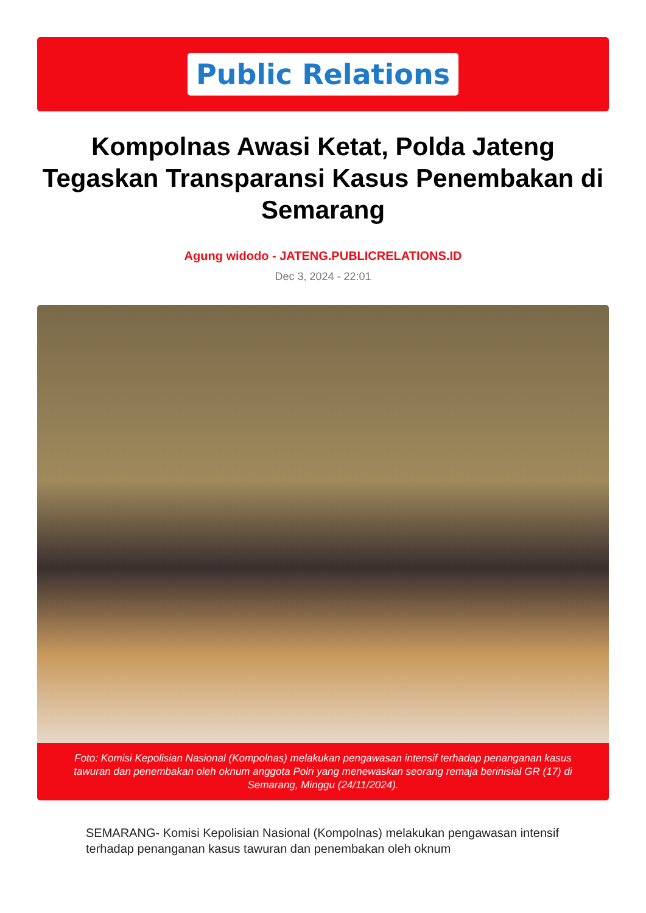Public Relations
Kompolnas Awasi Ketat, Polda Jateng Tegaskan Transparansi Kasus Penembakan di Semarang
Agung widodo - JATENG.PUBLICRELATIONS.ID
Dec 3, 2024 - 22:01
Foto: Komisi Kepolisian Nasional (Kompolnas) melakukan pengawasan intensif terhadap penanganan kasus tawuran dan penembakan oleh oknum anggota Polri yang menewaskan seorang remaja berinisial GR (17) di Semarang, Minggu (24/11/2024).
SEMARANG- Komisi Kepolisian Nasional (Kompolnas) melakukan pengawasan intensif terhadap penanganan kasus tawuran dan penembakan oleh oknum